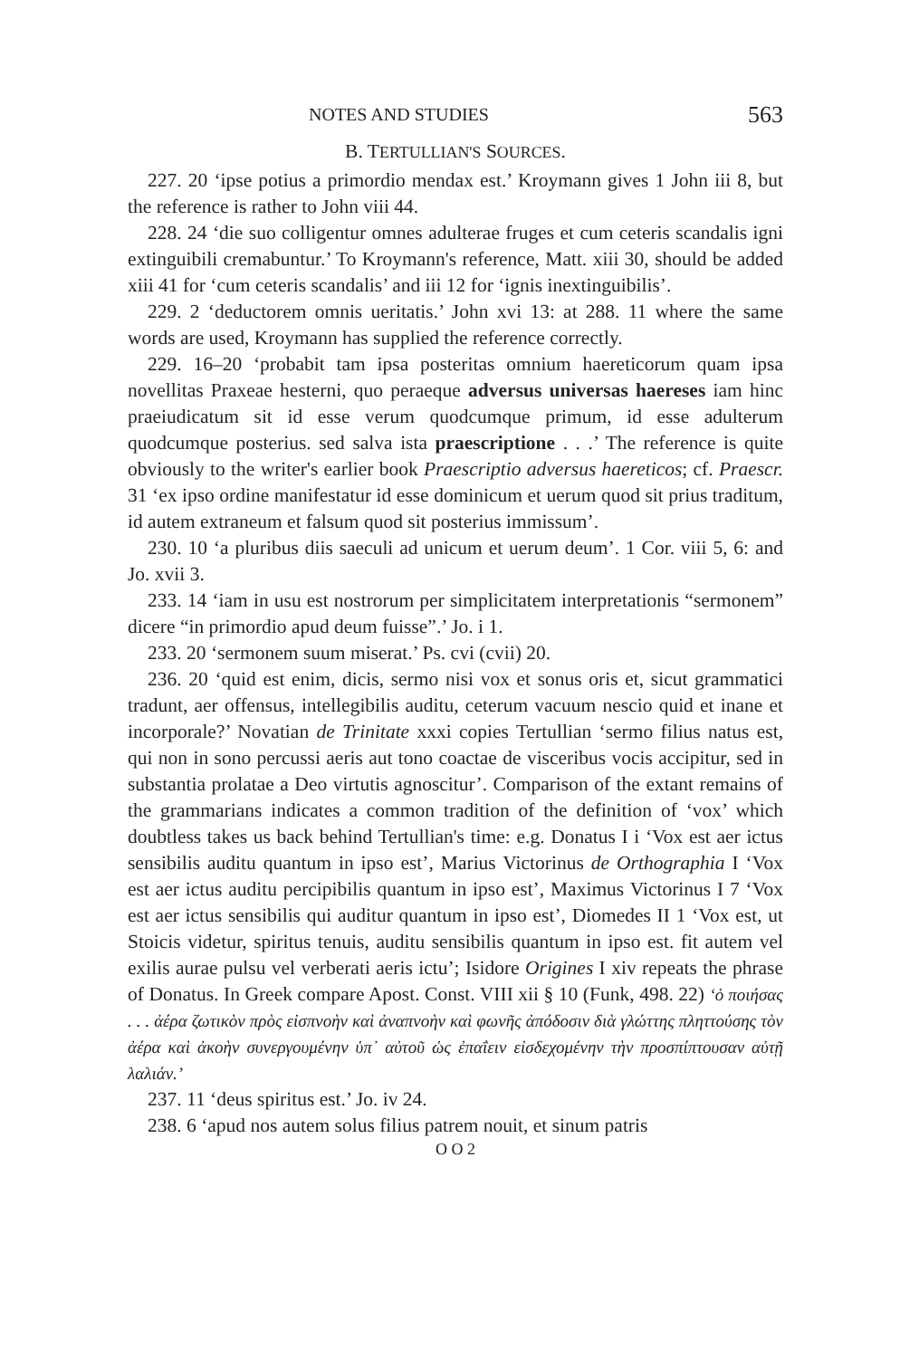NOTES AND STUDIES 563
B. TERTULLIAN'S SOURCES.
227. 20 ‘ipse potius a primordio mendax est.’ Kroymann gives 1 John iii 8, but the reference is rather to John viii 44.
228. 24 ‘die suo colligentur omnes adulterae fruges et cum ceteris scandalis igni extinguibili cremabuntur.’ To Kroymann's reference, Matt. xiii 30, should be added xiii 41 for ‘cum ceteris scandalis’ and iii 12 for ‘ignis inextinguibilis’.
229. 2 ‘deductorem omnis ueritatis.’ John xvi 13: at 288. 11 where the same words are used, Kroymann has supplied the reference correctly.
229. 16–20 ‘probabit tam ipsa posteritas omnium haereticorum quam ipsa novellitas Praxeae hesterni, quo peraeque adversus universas haereses iam hinc praeiudicatum sit id esse verum quodcumque primum, id esse adulterum quodcumque posterius. sed salva ista praescriptione . . .’ The reference is quite obviously to the writer's earlier book Praescriptio adversus haereticos; cf. Praescr. 31 ‘ex ipso ordine manifestatur id esse dominicum et uerum quod sit prius traditum, id autem extraneum et falsum quod sit posterius immissum’.
230. 10 ‘a pluribus diis saeculi ad unicum et uerum deum’. 1 Cor. viii 5, 6: and Jo. xvii 3.
233. 14 ‘iam in usu est nostrorum per simplicitatem interpretationis “sermonem” dicere “in primordio apud deum fuisse”.’ Jo. i 1.
233. 20 ‘sermonem suum miserat.’ Ps. cvi (cvii) 20.
236. 20 ‘quid est enim, dicis, sermo nisi vox et sonus oris et, sicut grammatici tradunt, aer offensus, intellegibilis auditu, ceterum vacuum nescio quid et inane et incorporale?’ Novatian de Trinitate xxxi copies Tertullian ‘sermo filius natus est, qui non in sono percussi aeris aut tono coactae de visceribus vocis accipitur, sed in substantia prolatae a Deo virtutis agnoscitur’. Comparison of the extant remains of the grammarians indicates a common tradition of the definition of ‘vox’ which doubtless takes us back behind Tertullian's time: e.g. Donatus I i ‘Vox est aer ictus sensibilis auditu quantum in ipso est’, Marius Victorinus de Orthographia I ‘Vox est aer ictus auditu percipibilis quantum in ipso est’, Maximus Victorinus I 7 ‘Vox est aer ictus sensibilis qui auditur quantum in ipso est’, Diomedes II 1 ‘Vox est, ut Stoicis videtur, spiritus tenuis, auditu sensibilis quantum in ipso est. fit autem vel exilis aurae pulsu vel verberati aeris ictu’; Isidore Origines I xiv repeats the phrase of Donatus. In Greek compare Apost. Const. VIII xii § 10 (Funk, 498. 22) ‘ὁ ποιήσας . . . ἀέρα ζωτικὸν πρὸς εἰσπνοὴν καὶ ἀναπνοὴν καὶ φωνῆς ἀπόδοσιν διὰ γλώττης πληττούσης τὸν ἀέρα καὶ ἀκοὴν συνεργουμένην ὑπ᾽ αὐτοῦ ὡς ἐπαΐειν εἰσδεχομένην τὴν προσπίπτουσαν αὐτῇ λαλιάν.’
237. 11 ‘deus spiritus est.’ Jo. iv 24.
238. 6 ‘apud nos autem solus filius patrem nouit, et sinum patris
O O 2